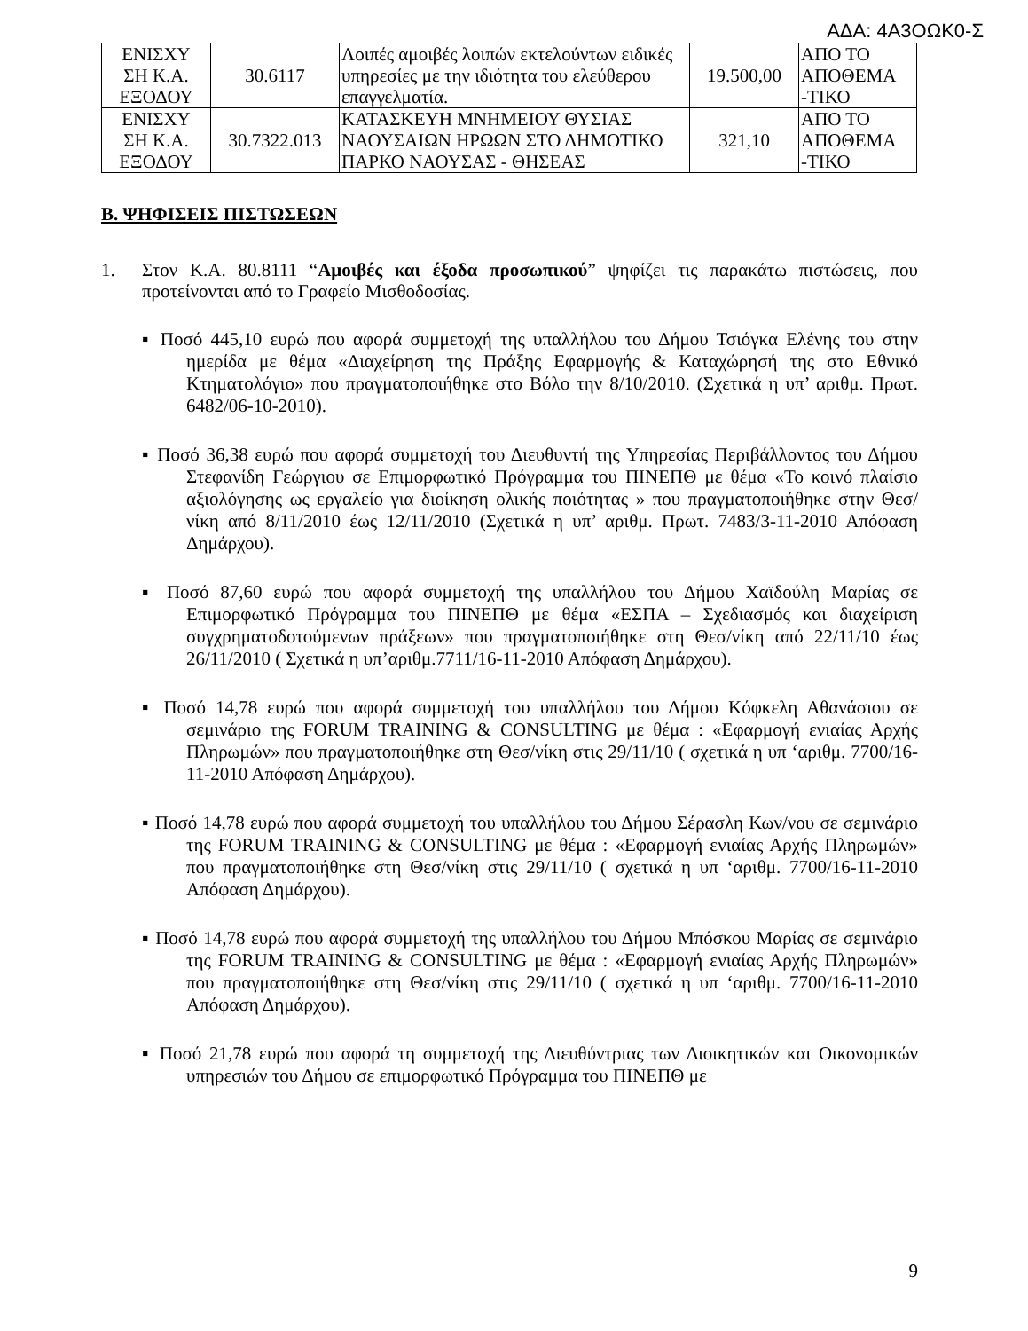ΑΔΑ: 4Α3ΟΩΚ0-Σ
| ΕΝΙΣΧΥ ΣΗ Κ.Α. ΕΞΟΔΟΥ | 30.6117 | Λοιπές αμοιβές λοιπών εκτελούντων ειδικές υπηρεσίες με την ιδιότητα του ελεύθερου επαγγελματία. | 19.500,00 | ΑΠΟ ΤΟ ΑΠΟΘΕΜΑ -ΤΙΚΟ |
| ΕΝΙΣΧΥ ΣΗ Κ.Α. ΕΞΟΔΟΥ | 30.7322.013 | ΚΑΤΑΣΚΕΥΗ ΜΝΗΜΕΙΟΥ ΘΥΣΙΑΣ ΝΑΟΥΣΑΙΩΝ ΗΡΩΩΝ ΣΤΟ ΔΗΜΟΤΙΚΟ ΠΑΡΚΟ ΝΑΟΥΣΑΣ - ΘΗΣΕΑΣ | 321,10 | ΑΠΟ ΤΟ ΑΠΟΘΕΜΑ -ΤΙΚΟ |
Β. ΨΗΦΙΣΕΙΣ ΠΙΣΤΩΣΕΩΝ
1. Στον Κ.Α. 80.8111 “Αμοιβές και έξοδα προσωπικού” ψηφίζει τις παρακάτω πιστώσεις, που προτείνονται από το Γραφείο Μισθοδοσίας.
▪ Ποσό 445,10 ευρώ που αφορά συμμετοχή της υπαλλήλου του Δήμου Τσιόγκα Ελένης του στην ημερίδα με θέμα «Διαχείρηση της Πράξης Εφαρμογής & Καταχώρησή της στο Εθνικό Κτηματολόγιο» που πραγματοποιήθηκε στο Βόλο την 8/10/2010. (Σχετικά η υπ’ αριθμ. Πρωτ. 6482/06-10-2010).
▪ Ποσό 36,38 ευρώ που αφορά συμμετοχή του Διευθυντή της Υπηρεσίας Περιβάλλοντος του Δήμου Στεφανίδη Γεώργιου σε Επιμορφωτικό Πρόγραμμα του ΠΙΝΕΠΘ με θέμα «Το κοινό πλαίσιο αξιολόγησης ως εργαλείο για διοίκηση ολικής ποιότητας » που πραγματοποιήθηκε στην Θεσ/νίκη από 8/11/2010 έως 12/11/2010 (Σχετικά η υπ’ αριθμ. Πρωτ. 7483/3-11-2010 Απόφαση Δημάρχου).
▪ Ποσό 87,60 ευρώ που αφορά συμμετοχή της υπαλλήλου του Δήμου Χαϊδούλη Μαρίας σε Επιμορφωτικό Πρόγραμμα του ΠΙΝΕΠΘ με θέμα «ΕΣΠΑ – Σχεδιασμός και διαχείριση συγχρηματοδοτούμενων πράξεων» που πραγματοποιήθηκε στη Θεσ/νίκη από 22/11/10 έως 26/11/2010 ( Σχετικά η υπ’αριθμ.7711/16-11-2010 Απόφαση Δημάρχου).
▪ Ποσό 14,78 ευρώ που αφορά συμμετοχή του υπαλλήλου του Δήμου Κόφκελη Αθανάσιου σε σεμινάριο της FORUM TRAINING & CONSULTING με θέμα : «Εφαρμογή ενιαίας Αρχής Πληρωμών» που πραγματοποιήθηκε στη Θεσ/νίκη στις 29/11/10 ( σχετικά η υπ ‘αριθμ. 7700/16-11-2010 Απόφαση Δημάρχου).
▪ Ποσό 14,78 ευρώ που αφορά συμμετοχή του υπαλλήλου του Δήμου Σέρασλη Κων/νου σε σεμινάριο της FORUM TRAINING & CONSULTING με θέμα : «Εφαρμογή ενιαίας Αρχής Πληρωμών» που πραγματοποιήθηκε στη Θεσ/νίκη στις 29/11/10 ( σχετικά η υπ ‘αριθμ. 7700/16-11-2010 Απόφαση Δημάρχου).
▪ Ποσό 14,78 ευρώ που αφορά συμμετοχή της υπαλλήλου του Δήμου Μπόσκου Μαρίας σε σεμινάριο της FORUM TRAINING & CONSULTING με θέμα : «Εφαρμογή ενιαίας Αρχής Πληρωμών» που πραγματοποιήθηκε στη Θεσ/νίκη στις 29/11/10 ( σχετικά η υπ ‘αριθμ. 7700/16-11-2010 Απόφαση Δημάρχου).
▪ Ποσό 21,78 ευρώ που αφορά τη συμμετοχή της Διευθύντριας των Διοικητικών και Οικονομικών υπηρεσιών του Δήμου σε επιμορφωτικό Πρόγραμμα του ΠΙΝΕΠΘ με
9